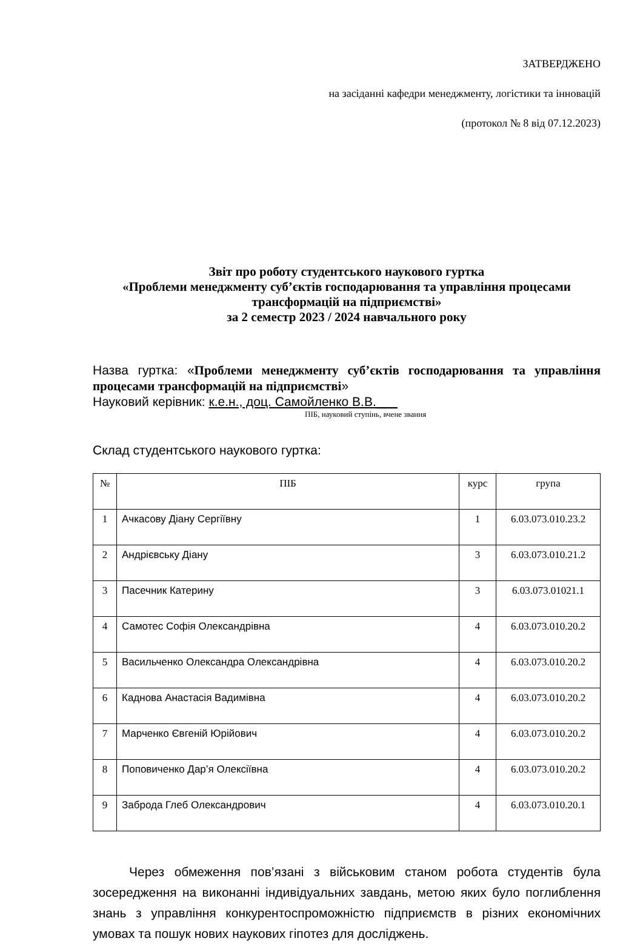ЗАТВЕРДЖЕНО
на засіданні кафедри менеджменту, логістики та інновацій
(протокол № 8 від 07.12.2023)
Звіт про роботу студентського наукового гуртка
«Проблеми менеджменту суб’єктів господарювання та управління процесами трансформацій на підприємстві»
за 2 семестр 2023 / 2024 навчального року
Назва гуртка: «Проблеми менеджменту суб’єктів господарювання та управління процесами трансформацій на підприємстві»
Науковий керівник: к.е.н., доц. Самойленко В.В.___
ПІБ, науковий ступінь, вчене звання
Склад студентського наукового гуртка:
| № | ПІБ | курс | група |
| --- | --- | --- | --- |
| 1 | Ачкасову Діану Сергіївну | 1 | 6.03.073.010.23.2 |
| 2 | Андрієвську Діану | 3 | 6.03.073.010.21.2 |
| 3 | Пасечник Катерину | 3 | 6.03.073.01021.1 |
| 4 | Самотес Софія Олександрівна | 4 | 6.03.073.010.20.2 |
| 5 | Васильченко Олександра Олександрівна | 4 | 6.03.073.010.20.2 |
| 6 | Каднова Анастасія Вадимівна | 4 | 6.03.073.010.20.2 |
| 7 | Марченко Євгеній Юрійович | 4 | 6.03.073.010.20.2 |
| 8 | Поповиченко Дар’я Олексіївна | 4 | 6.03.073.010.20.2 |
| 9 | Заброда Глеб Олександрович | 4 | 6.03.073.010.20.1 |
Через обмеження пов’язані з військовим станом робота студентів була зосередження на виконанні індивідуальних завдань, метою яких було поглиблення знань з управління конкурентоспроможністю підприємств в різних економічних умовах та пошук нових наукових гіпотез для досліджень.